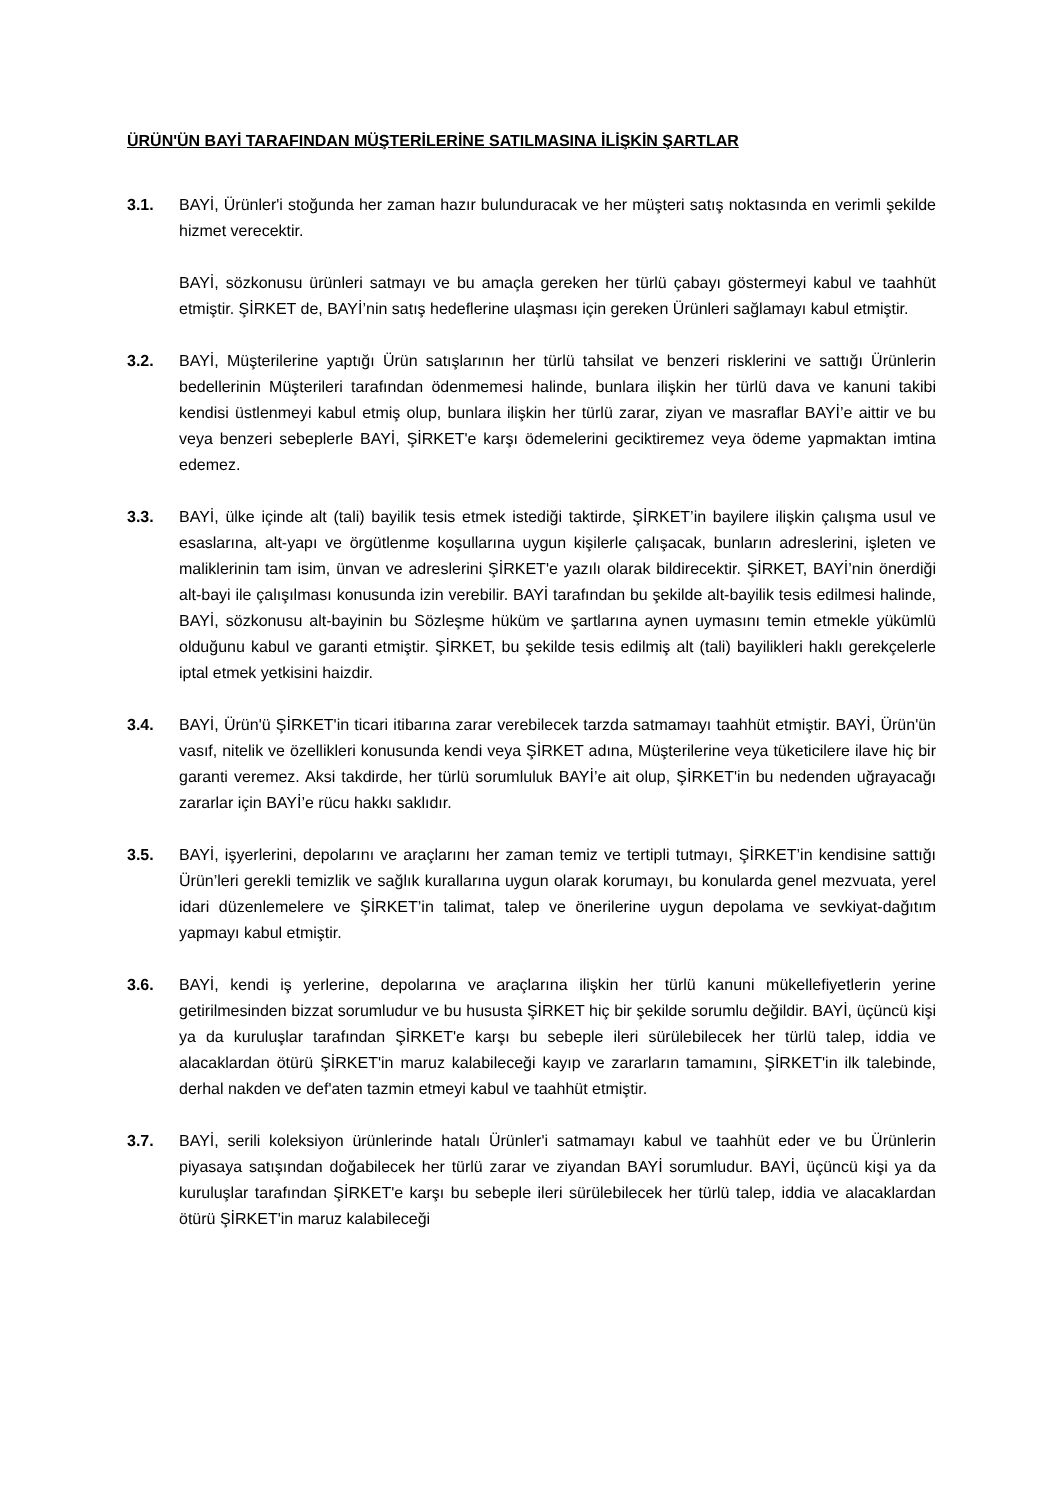ÜRÜN'ÜN BAYİ TARAFINDAN MÜŞTERİLERİNE SATILMASINA İLİŞKİN ŞARTLAR
3.1. BAYİ, Ürünler'i stoğunda her zaman hazır bulunduracak ve her müşteri satış noktasında en verimli şekilde hizmet verecektir.
BAYİ, sözkonusu ürünleri satmayı ve bu amaçla gereken her türlü çabayı göstermeyi kabul ve taahhüt etmiştir. ŞİRKET de, BAYİ’nin satış hedeflerine ulaşması için gereken Ürünleri sağlamayı kabul etmiştir.
3.2. BAYİ, Müşterilerine yaptığı Ürün satışlarının her türlü tahsilat ve benzeri risklerini ve sattığı Ürünlerin bedellerinin Müşterileri tarafından ödenmemesi halinde, bunlara ilişkin her türlü dava ve kanuni takibi kendisi üstlenmeyi kabul etmiş olup, bunlara ilişkin her türlü zarar, ziyan ve masraflar BAYİ’e aittir ve bu veya benzeri sebeplerle BAYİ, ŞİRKET'e karşı ödemelerini geciktiremez veya ödeme yapmaktan imtina edemez.
3.3. BAYİ, ülke içinde alt (tali) bayilik tesis etmek istediği taktirde, ŞİRKET’in bayilere ilişkin çalışma usul ve esaslarına, alt-yapı ve örgütlenme koşullarına uygun kişilerle çalışacak, bunların adreslerini, işleten ve maliklerinin tam isim, ünvan ve adreslerini ŞİRKET'e yazılı olarak bildirecektir. ŞİRKET, BAYİ’nin önerdiği alt-bayi ile çalışılması konusunda izin verebilir. BAYİ tarafından bu şekilde alt-bayilik tesis edilmesi halinde, BAYİ, sözkonusu alt-bayinin bu Sözleşme hüküm ve şartlarına aynen uymasını temin etmekle yükümlü olduğunu kabul ve garanti etmiştir. ŞİRKET, bu şekilde tesis edilmiş alt (tali) bayilikleri haklı gerekçelerle iptal etmek yetkisini haizdir.
3.4. BAYİ, Ürün'ü ŞİRKET'in ticari itibarına zarar verebilecek tarzda satmamayı taahhüt etmiştir. BAYİ, Ürün'ün vasıf, nitelik ve özellikleri konusunda kendi veya ŞİRKET adına, Müşterilerine veya tüketicilere ilave hiç bir garanti veremez. Aksi takdirde, her türlü sorumluluk BAYİ’e ait olup, ŞİRKET'in bu nedenden uğrayacağı zararlar için BAYİ’e rücu hakkı saklıdır.
3.5. BAYİ, işyerlerini, depolarını ve araçlarını her zaman temiz ve tertipli tutmayı, ŞİRKET’in kendisine sattığı Ürün’leri gerekli temizlik ve sağlık kurallarına uygun olarak korumayı, bu konularda genel mezvuata, yerel idari düzenlemelere ve ŞİRKET’in talimat, talep ve önerilerine uygun depolama ve sevkiyat-dağıtım yapmayı kabul etmiştir.
3.6. BAYİ, kendi iş yerlerine, depolarına ve araçlarına ilişkin her türlü kanuni mükellefiyetlerin yerine getirilmesinden bizzat sorumludur ve bu hususta ŞİRKET hiç bir şekilde sorumlu değildir. BAYİ, üçüncü kişi ya da kuruluşlar tarafından ŞİRKET'e karşı bu sebeple ileri sürülebilecek her türlü talep, iddia ve alacaklardan ötürü ŞİRKET'in maruz kalabileceği kayıp ve zararların tamamını, ŞİRKET'in ilk talebinde, derhal nakden ve def'aten tazmin etmeyi kabul ve taahhüt etmiştir.
3.7. BAYİ, serili koleksiyon ürünlerinde hatalı Ürünler'i satmamayı kabul ve taahhüt eder ve bu Ürünlerin piyasaya satışından doğabilecek her türlü zarar ve ziyandan BAYİ sorumludur. BAYİ, üçüncü kişi ya da kuruluşlar tarafından ŞİRKET'e karşı bu sebeple ileri sürülebilecek her türlü talep, iddia ve alacaklardan ötürü ŞİRKET'in maruz kalabileceği